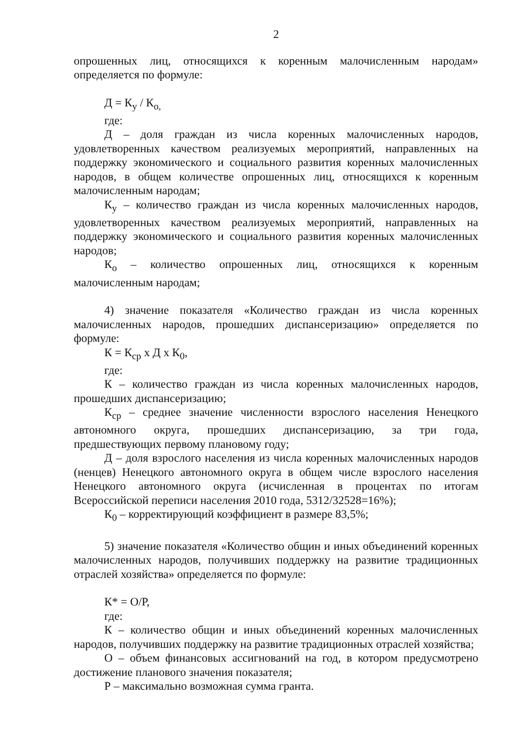2
опрошенных лиц, относящихся к коренным малочисленным народам» определяется по формуле:
Д = К<sub>у</sub> / К<sub>о,</sub>
где:
Д – доля граждан из числа коренных малочисленных народов, удовлетворенных качеством реализуемых мероприятий, направленных на поддержку экономического и социального развития коренных малочисленных народов, в общем количестве опрошенных лиц, относящихся к коренным малочисленным народам;
К<sub>у</sub> – количество граждан из числа коренных малочисленных народов, удовлетворенных качеством реализуемых мероприятий, направленных на поддержку экономического и социального развития коренных малочисленных народов;
К<sub>о</sub> – количество опрошенных лиц, относящихся к коренным малочисленным народам;
4) значение показателя «Количество граждан из числа коренных малочисленных народов, прошедших диспансеризацию» определяется по формуле:
К = К<sub>ср</sub> х Д х К<sub>0</sub>,
где:
К – количество граждан из числа коренных малочисленных народов, прошедших диспансеризацию;
К<sub>ср</sub> – среднее значение численности взрослого населения Ненецкого автономного округа, прошедших диспансеризацию, за три года, предшествующих первому плановому году;
Д – доля взрослого населения из числа коренных малочисленных народов (ненцев) Ненецкого автономного округа в общем числе взрослого населения Ненецкого автономного округа (исчисленная в процентах по итогам Всероссийской переписи населения 2010 года, 5312/32528=16%);
К<sub>0</sub> – корректирующий коэффициент в размере 83,5%;
5) значение показателя «Количество общин и иных объединений коренных малочисленных народов, получивших поддержку на развитие традиционных отраслей хозяйства» определяется по формуле:
К* = О/Р,
где:
К – количество общин и иных объединений коренных малочисленных народов, получивших поддержку на развитие традиционных отраслей хозяйства;
О – объем финансовых ассигнований на год, в котором предусмотрено достижение планового значения показателя;
Р – максимально возможная сумма гранта.